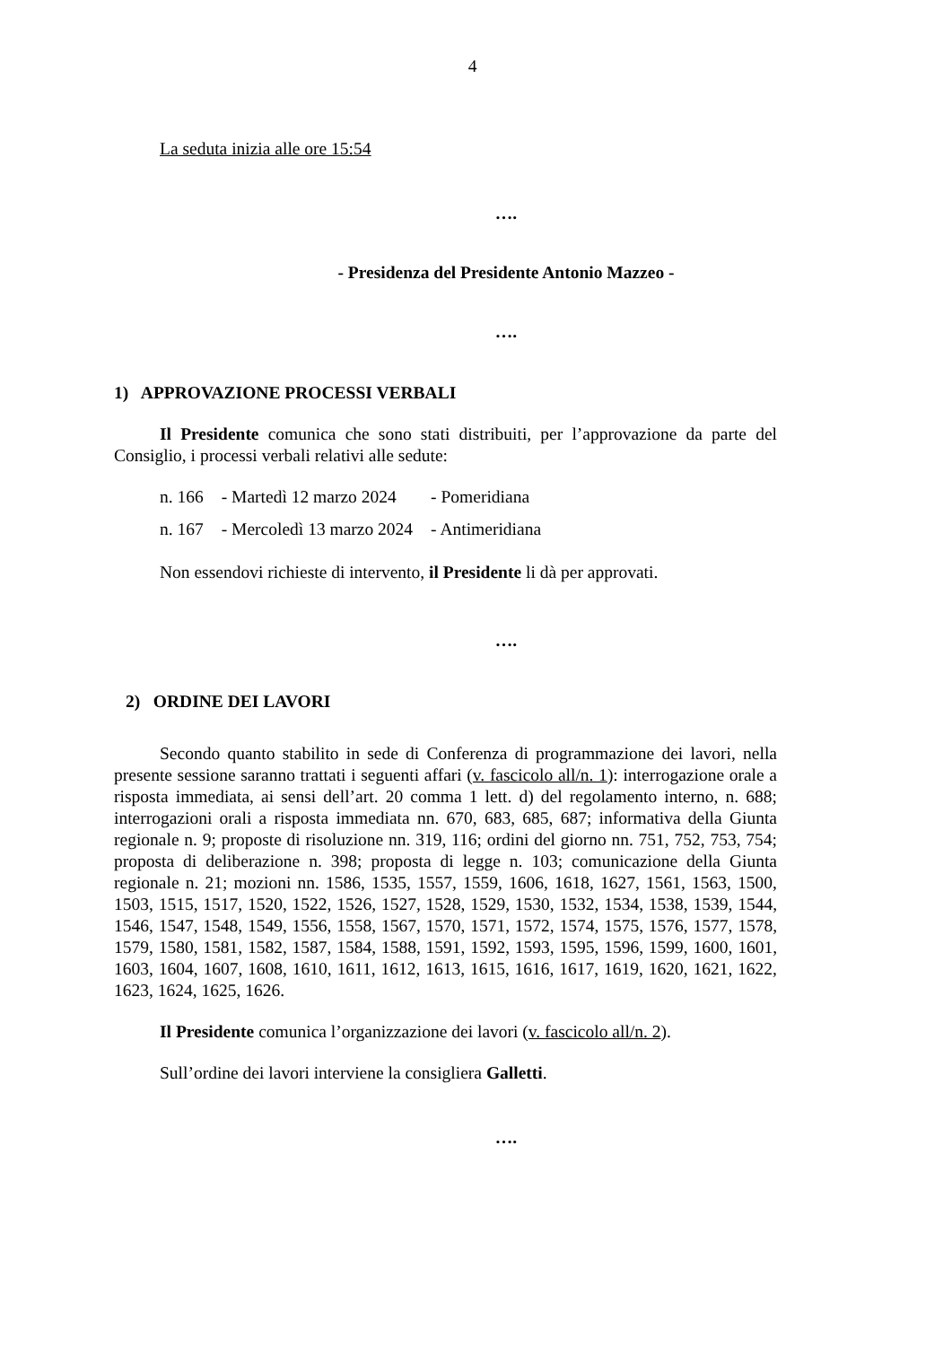4
La seduta inizia alle ore 15:54
….
- Presidenza del Presidente Antonio Mazzeo -
….
1) APPROVAZIONE PROCESSI VERBALI
Il Presidente comunica che sono stati distribuiti, per l’approvazione da parte del Consiglio, i processi verbali relativi alle sedute:
| n. 166 | - Martedì 12 marzo 2024 | - Pomeridiana |
| n. 167 | - Mercoledì 13 marzo 2024 | - Antimeridiana |
Non essendovi richieste di intervento, il Presidente li dà per approvati.
….
2) ORDINE DEI LAVORI
Secondo quanto stabilito in sede di Conferenza di programmazione dei lavori, nella presente sessione saranno trattati i seguenti affari (v. fascicolo all/n. 1): interrogazione orale a risposta immediata, ai sensi dell’art. 20 comma 1 lett. d) del regolamento interno, n. 688; interrogazioni orali a risposta immediata nn. 670, 683, 685, 687; informativa della Giunta regionale n. 9; proposte di risoluzione nn. 319, 116; ordini del giorno nn. 751, 752, 753, 754; proposta di deliberazione n. 398; proposta di legge n. 103; comunicazione della Giunta regionale n. 21; mozioni nn. 1586, 1535, 1557, 1559, 1606, 1618, 1627, 1561, 1563, 1500, 1503, 1515, 1517, 1520, 1522, 1526, 1527, 1528, 1529, 1530, 1532, 1534, 1538, 1539, 1544, 1546, 1547, 1548, 1549, 1556, 1558, 1567, 1570, 1571, 1572, 1574, 1575, 1576, 1577, 1578, 1579, 1580, 1581, 1582, 1587, 1584, 1588, 1591, 1592, 1593, 1595, 1596, 1599, 1600, 1601, 1603, 1604, 1607, 1608, 1610, 1611, 1612, 1613, 1615, 1616, 1617, 1619, 1620, 1621, 1622, 1623, 1624, 1625, 1626.
Il Presidente comunica l’organizzazione dei lavori (v. fascicolo all/n. 2).
Sull’ordine dei lavori interviene la consigliera Galletti.
….